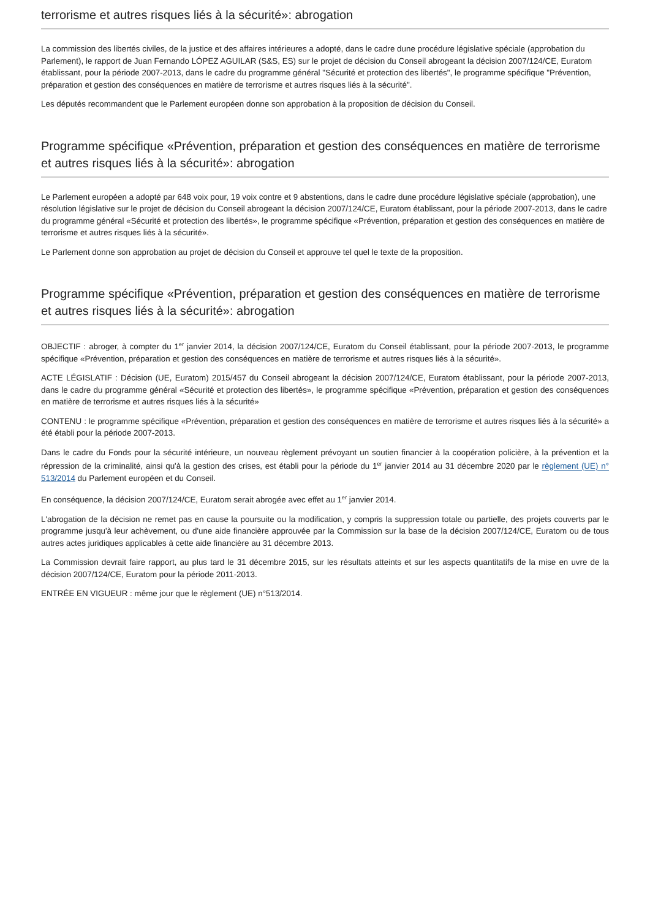terrorisme et autres risques liés à la sécurité»: abrogation
La commission des libertés civiles, de la justice et des affaires intérieures a adopté, dans le cadre dune procédure législative spéciale (approbation du Parlement), le rapport de Juan Fernando LÓPEZ AGUILAR (S&S, ES) sur le projet de décision du Conseil abrogeant la décision 2007/124/CE, Euratom établissant, pour la période 2007-2013, dans le cadre du programme général "Sécurité et protection des libertés", le programme spécifique "Prévention, préparation et gestion des conséquences en matière de terrorisme et autres risques liés à la sécurité".
Les députés recommandent que le Parlement européen donne son approbation à la proposition de décision du Conseil.
Programme spécifique «Prévention, préparation et gestion des conséquences en matière de terrorisme et autres risques liés à la sécurité»: abrogation
Le Parlement européen a adopté par 648 voix pour, 19 voix contre et 9 abstentions, dans le cadre dune procédure législative spéciale (approbation), une résolution législative sur le projet de décision du Conseil abrogeant la décision 2007/124/CE, Euratom établissant, pour la période 2007-2013, dans le cadre du programme général «Sécurité et protection des libertés», le programme spécifique «Prévention, préparation et gestion des conséquences en matière de terrorisme et autres risques liés à la sécurité».
Le Parlement donne son approbation au projet de décision du Conseil et approuve tel quel le texte de la proposition.
Programme spécifique «Prévention, préparation et gestion des conséquences en matière de terrorisme et autres risques liés à la sécurité»: abrogation
OBJECTIF : abroger, à compter du 1<sup>er</sup> janvier 2014, la décision 2007/124/CE, Euratom du Conseil établissant, pour la période 2007-2013, le programme spécifique «Prévention, préparation et gestion des conséquences en matière de terrorisme et autres risques liés à la sécurité».
ACTE LÉGISLATIF : Décision (UE, Euratom) 2015/457 du Conseil abrogeant la décision 2007/124/CE, Euratom établissant, pour la période 2007-2013, dans le cadre du programme général «Sécurité et protection des libertés», le programme spécifique «Prévention, préparation et gestion des conséquences en matière de terrorisme et autres risques liés à la sécurité»
CONTENU : le programme spécifique «Prévention, préparation et gestion des conséquences en matière de terrorisme et autres risques liés à la sécurité» a été établi pour la période 2007-2013.
Dans le cadre du Fonds pour la sécurité intérieure, un nouveau règlement prévoyant un soutien financier à la coopération policière, à la prévention et la répression de la criminalité, ainsi qu'à la gestion des crises, est établi pour la période du 1<sup>er</sup> janvier 2014 au 31 décembre 2020 par le règlement (UE) n° 513/2014 du Parlement européen et du Conseil.
En conséquence, la décision 2007/124/CE, Euratom serait abrogée avec effet au 1<sup>er</sup> janvier 2014.
L'abrogation de la décision ne remet pas en cause la poursuite ou la modification, y compris la suppression totale ou partielle, des projets couverts par le programme jusqu'à leur achèvement, ou d'une aide financière approuvée par la Commission sur la base de la décision 2007/124/CE, Euratom ou de tous autres actes juridiques applicables à cette aide financière au 31 décembre 2013.
La Commission devrait faire rapport, au plus tard le 31 décembre 2015, sur les résultats atteints et sur les aspects quantitatifs de la mise en uvre de la décision 2007/124/CE, Euratom pour la période 2011-2013.
ENTRÉE EN VIGUEUR : même jour que le règlement (UE) n°513/2014.